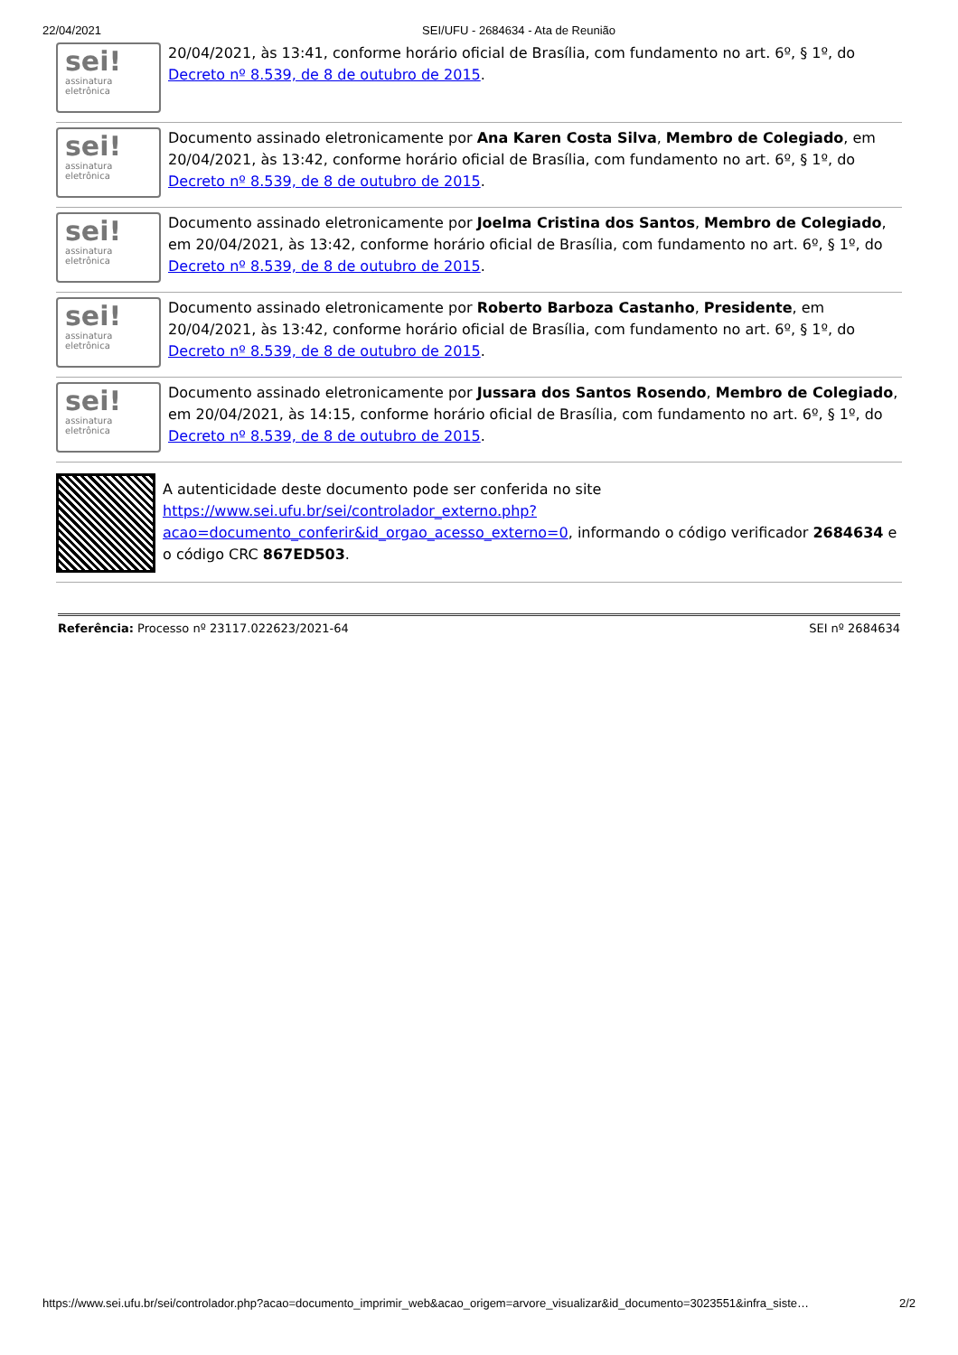22/04/2021 SEI/UFU - 2684634 - Ata de Reunião
sei!
assinatura
eletrônica
20/04/2021, às 13:41, conforme horário oficial de Brasília, com fundamento no art. 6º, § 1º, do Decreto nº 8.539, de 8 de outubro de 2015.
sei!
assinatura
eletrônica
Documento assinado eletronicamente por Ana Karen Costa Silva, Membro de Colegiado, em 20/04/2021, às 13:42, conforme horário oficial de Brasília, com fundamento no art. 6º, § 1º, do Decreto nº 8.539, de 8 de outubro de 2015.
sei!
assinatura
eletrônica
Documento assinado eletronicamente por Joelma Cristina dos Santos, Membro de Colegiado, em 20/04/2021, às 13:42, conforme horário oficial de Brasília, com fundamento no art. 6º, § 1º, do Decreto nº 8.539, de 8 de outubro de 2015.
sei!
assinatura
eletrônica
Documento assinado eletronicamente por Roberto Barboza Castanho, Presidente, em 20/04/2021, às 13:42, conforme horário oficial de Brasília, com fundamento no art. 6º, § 1º, do Decreto nº 8.539, de 8 de outubro de 2015.
sei!
assinatura
eletrônica
Documento assinado eletronicamente por Jussara dos Santos Rosendo, Membro de Colegiado, em 20/04/2021, às 14:15, conforme horário oficial de Brasília, com fundamento no art. 6º, § 1º, do Decreto nº 8.539, de 8 de outubro de 2015.
A autenticidade deste documento pode ser conferida no site https://www.sei.ufu.br/sei/controlador_externo.php?acao=documento_conferir&id_orgao_acesso_externo=0, informando o código verificador 2684634 e o código CRC 867ED503.
Referência: Processo nº 23117.022623/2021-64 SEI nº 2684634
https://www.sei.ufu.br/sei/controlador.php?acao=documento_imprimir_web&acao_origem=arvore_visualizar&id_documento=3023551&infra_siste… 2/2